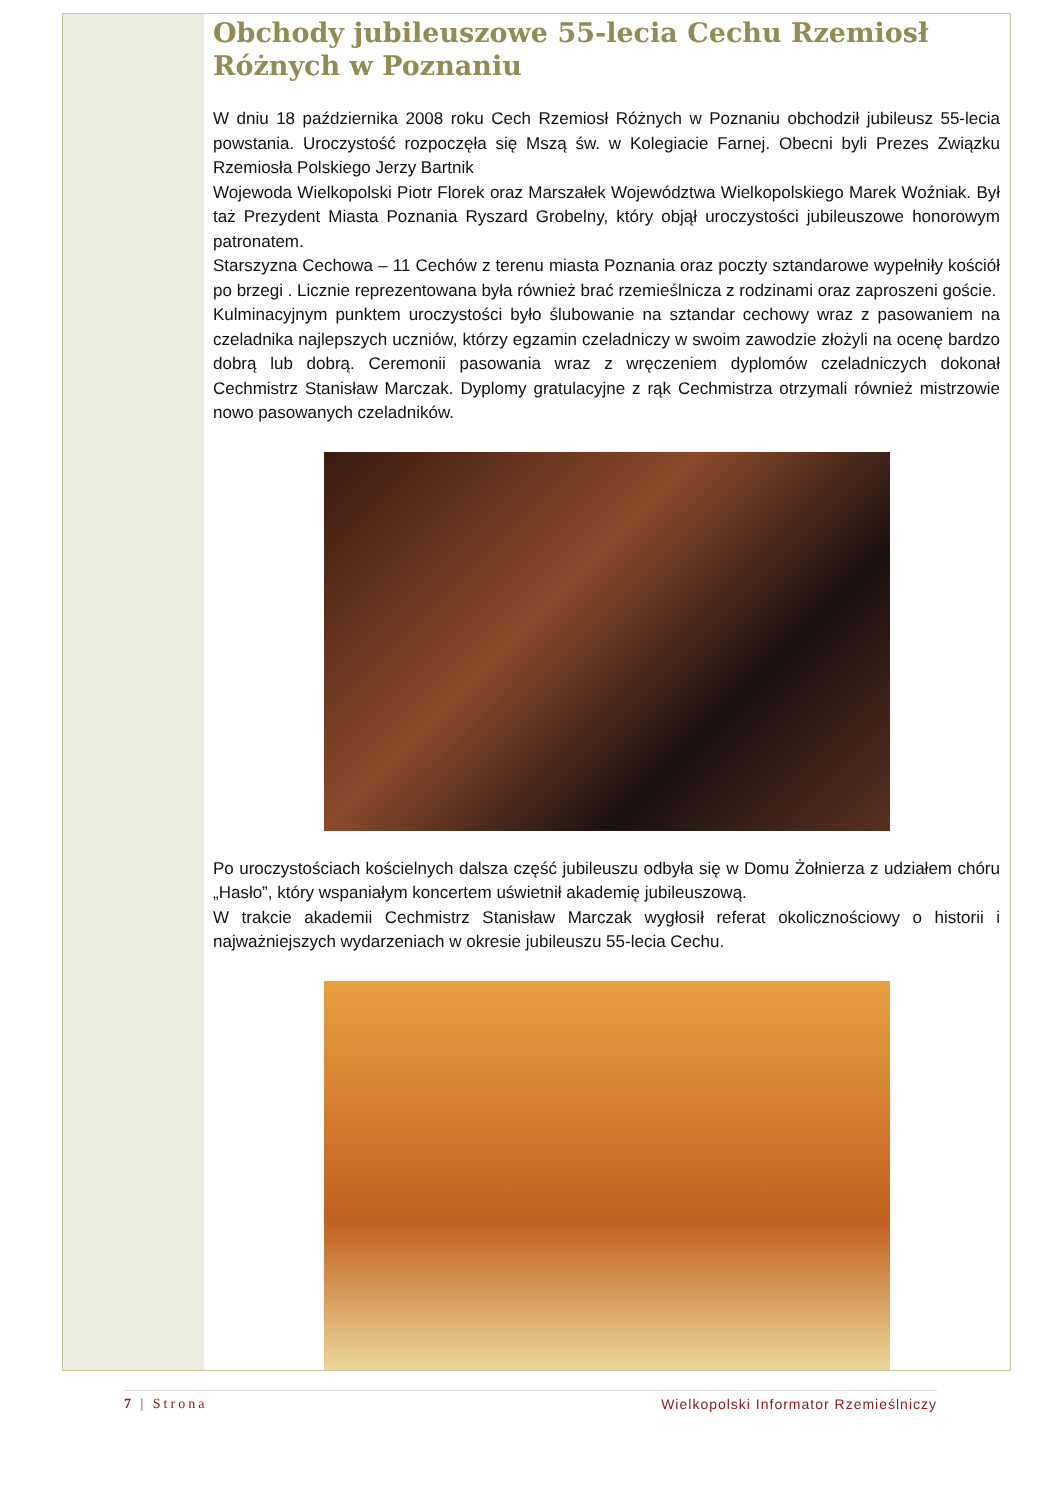Obchody jubileuszowe 55-lecia Cechu Rzemiosł Różnych w Poznaniu
W dniu 18 października 2008 roku Cech Rzemiosł Różnych w Poznaniu obchodził jubileusz 55-lecia powstania. Uroczystość rozpoczęła się Mszą św. w Kolegiacie Farnej. Obecni byli Prezes Związku Rzemiosła Polskiego Jerzy Bartnik
Wojewoda Wielkopolski Piotr Florek oraz Marszałek Województwa Wielkopolskiego Marek Woźniak. Był taż Prezydent Miasta Poznania Ryszard Grobelny, który objął uroczystości jubileuszowe honorowym patronatem.
Starszyzna Cechowa – 11 Cechów z terenu miasta Poznania oraz poczty sztandarowe wypełniły kościół po brzegi . Licznie reprezentowana była również brać rzemieślnicza z rodzinami oraz zaproszeni goście.
Kulminacyjnym punktem uroczystości było ślubowanie na sztandar cechowy wraz z pasowaniem na czeladnika najlepszych uczniów, którzy egzamin czeladniczy w swoim zawodzie złożyli na ocenę bardzo dobrą lub dobrą. Ceremonii pasowania wraz z wręczeniem dyplomów czeladniczych dokonał Cechmistrz Stanisław Marczak. Dyplomy gratulacyjne z rąk Cechmistrza otrzymali również mistrzowie nowo pasowanych czeladników.
Po uroczystościach kościelnych dalsza część jubileuszu odbyła się w Domu Żołnierza z udziałem chóru „Hasło”, który wspaniałym koncertem uświetnił akademię jubileuszową.
W trakcie akademii Cechmistrz Stanisław Marczak wygłosił referat okolicznościowy o historii i najważniejszych wydarzeniach w okresie jubileuszu 55-lecia Cechu.
7 | Strona Wielkopolski Informator Rzemieślniczy